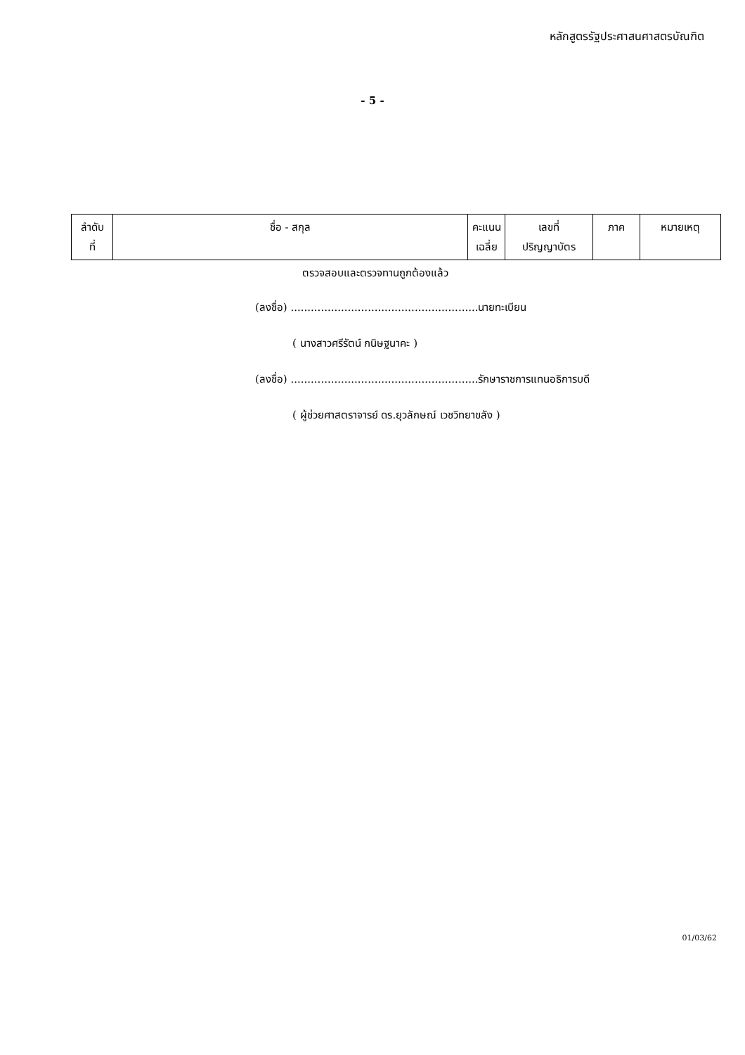หลักสูตรรัฐประศาสนศาสตรบัณฑิต
- 5 -
| ลำดับ ที่ | ชื่อ - สกุล | คะแนน เฉลี่ย | เลขที่ ปริญญาบัตร | ภาค | หมายเหตุ |
ตรวจสอบและตรวจทานถูกต้องแล้ว
(ลงชื่อ) ........................................................นายทะเบียน
( นางสาวศรีรัตน์ กนิษฐนาคะ )
(ลงชื่อ) ........................................................รักษาราชการแทนอธิการบดี
( ผู้ช่วยศาสตราจารย์ ดร.ยุวลักษณ์ เวชวิทยาขลัง )
01/03/62